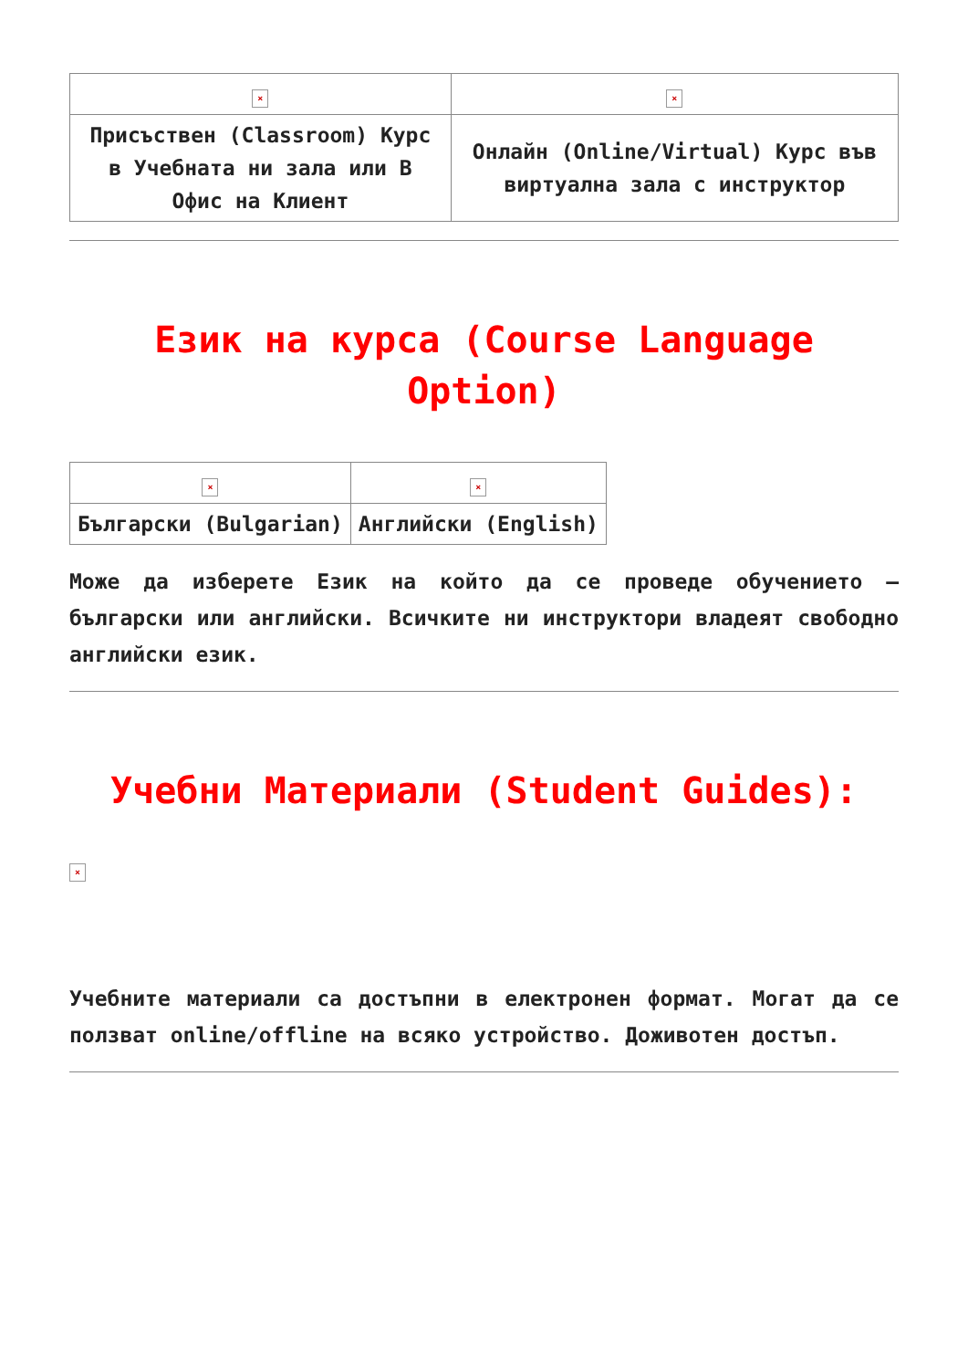| × | × |
| Присъствен (Classroom) Курс в Учебната ни зала или В Офис на Клиент | Онлайн (Online/Virtual) Курс във виртуална зала с инструктор |
Език на курса (Course Language Option)
| × | × |
| Български (Bulgarian) | Английски (English) |
Може да изберете Език на който да се проведе обучението – български или английски. Всичките ни инструктори владеят свободно английски език.
Учебни Материали (Student Guides):
×
Учебните материали са достъпни в електронен формат. Могат да се ползват online/offline на всяко устройство. Доживотен достъп.